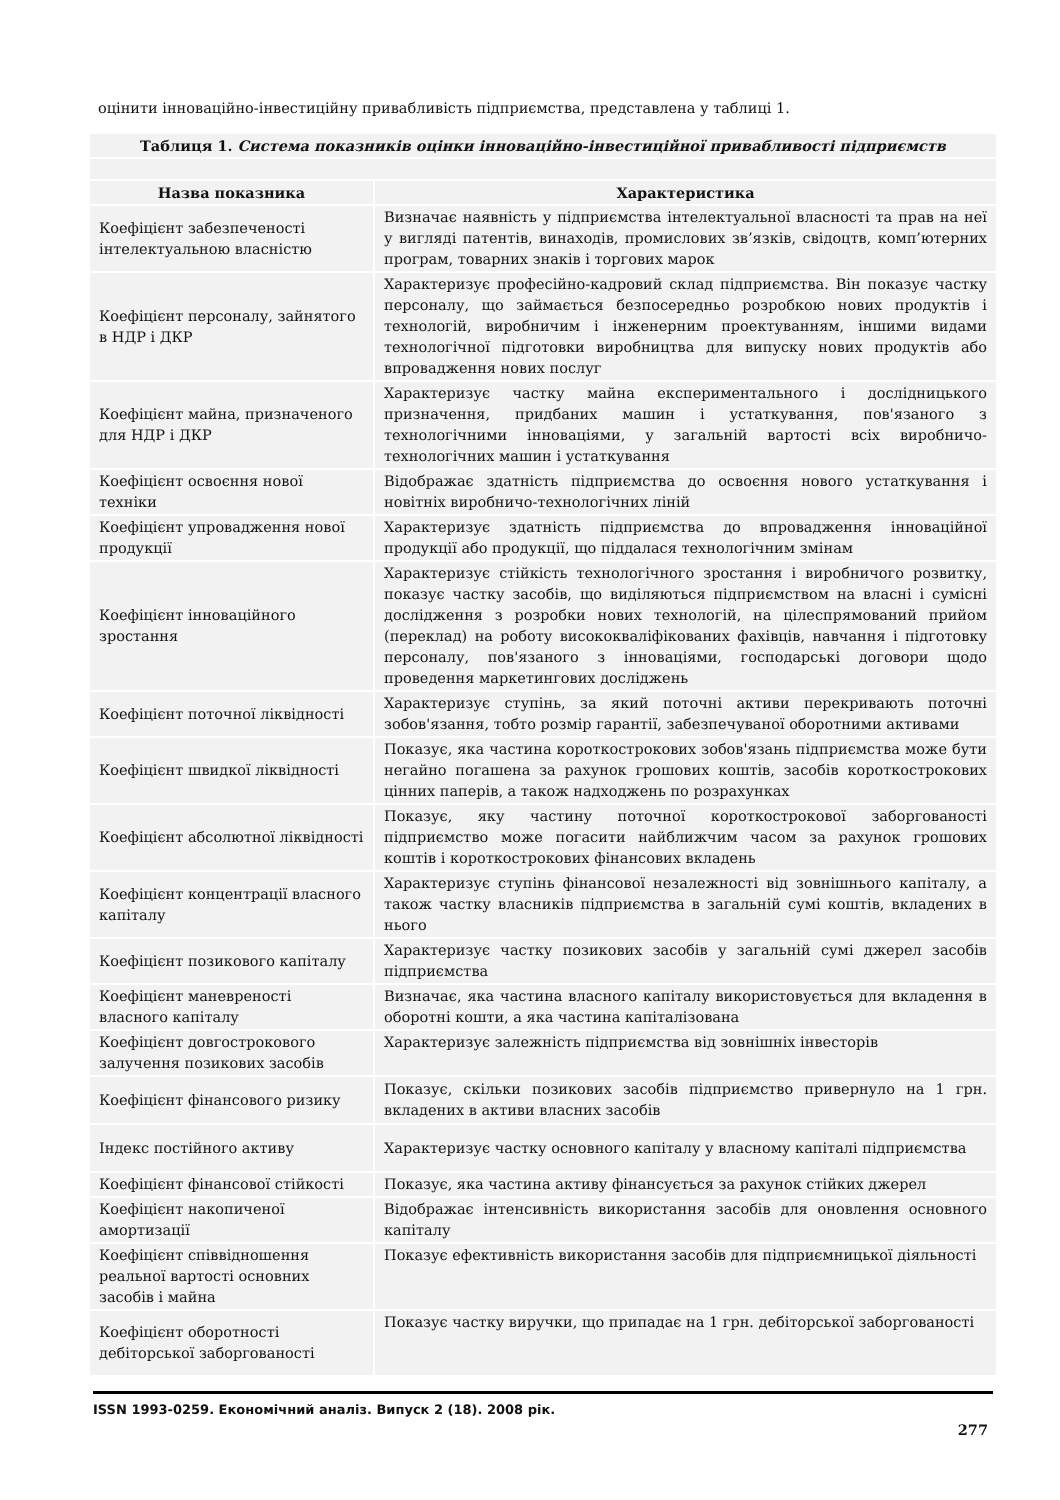оцінити інноваційно-інвестиційну привабливість підприємства, представлена у таблиці 1.
| Таблиця 1. Система показників оцінки інноваційно-інвестиційної привабливості підприємств | |
| Назва показника | Характеристика |
| Коефіцієнт забезпеченості інтелектуальною власністю | Визначає наявність у підприємства інтелектуальної власності та прав на неї у вигляді патентів, винаходів, промислових зв’язків, свідоцтв, комп’ютерних програм, товарних знаків і торгових марок |
| Коефіцієнт персоналу, зайнятого в НДР і ДКР | Характеризує професійно-кадровий склад підприємства. Він показує частку персоналу, що займається безпосередньо розробкою нових продуктів і технологій, виробничим і інженерним проектуванням, іншими видами технологічної підготовки виробництва для випуску нових продуктів або впровадження нових послуг |
| Коефіцієнт майна, призначеного для НДР і ДКР | Характеризує частку майна експериментального і дослідницького призначення, придбаних машин і устаткування, пов'язаного з технологічними інноваціями, у загальній вартості всіх виробничо-технологічних машин і устаткування |
| Коефіцієнт освоєння нової техніки | Відображає здатність підприємства до освоєння нового устаткування і новітніх виробничо-технологічних ліній |
| Коефіцієнт упровадження нової продукції | Характеризує здатність підприємства до впровадження інноваційної продукції або продукції, що піддалася технологічним змінам |
| Коефіцієнт інноваційного зростання | Характеризує стійкість технологічного зростання і виробничого розвитку, показує частку засобів, що виділяються підприємством на власні і сумісні дослідження з розробки нових технологій, на цілеспрямований прийом (переклад) на роботу висококваліфікованих фахівців, навчання і підготовку персоналу, пов'язаного з інноваціями, господарські договори щодо проведення маркетингових досліджень |
| Коефіцієнт поточної ліквідності | Характеризує ступінь, за який поточні активи перекривають поточні зобов'язання, тобто розмір гарантії, забезпечуваної оборотними активами |
| Коефіцієнт швидкої ліквідності | Показує, яка частина короткострокових зобов'язань підприємства може бути негайно погашена за рахунок грошових коштів, засобів короткострокових цінних паперів, а також надходжень по розрахунках |
| Коефіцієнт абсолютної ліквідності | Показує, яку частину поточної короткострокової заборгованості підприємство може погасити найближчим часом за рахунок грошових коштів і короткострокових фінансових вкладень |
| Коефіцієнт концентрації власного капіталу | Характеризує ступінь фінансової незалежності від зовнішнього капіталу, а також частку власників підприємства в загальній сумі коштів, вкладених в нього |
| Коефіцієнт позикового капіталу | Характеризує частку позикових засобів у загальній сумі джерел засобів підприємства |
| Коефіцієнт маневреності власного капіталу | Визначає, яка частина власного капіталу використовується для вкладення в оборотні кошти, а яка частина капіталізована |
| Коефіцієнт довгострокового залучення позикових засобів | Характеризує залежність підприємства від зовнішніх інвесторів |
| Коефіцієнт фінансового ризику | Показує, скільки позикових засобів підприємство привернуло на 1 грн. вкладених в активи власних засобів |
| Індекс постійного активу | Характеризує частку основного капіталу у власному капіталі підприємства |
| Коефіцієнт фінансової стійкості | Показує, яка частина активу фінансується за рахунок стійких джерел |
| Коефіцієнт накопиченої амортизації | Відображає інтенсивність використання засобів для оновлення основного капіталу |
| Коефіцієнт співвідношення реальної вартості основних засобів і майна | Показує ефективність використання засобів для підприємницької діяльності |
| Коефіцієнт оборотності дебіторської заборгованості | Показує частку виручки, що припадає на 1 грн. дебіторської заборгованості |
ISSN 1993-0259. Економічний аналіз. Випуск 2 (18). 2008 рік.
277